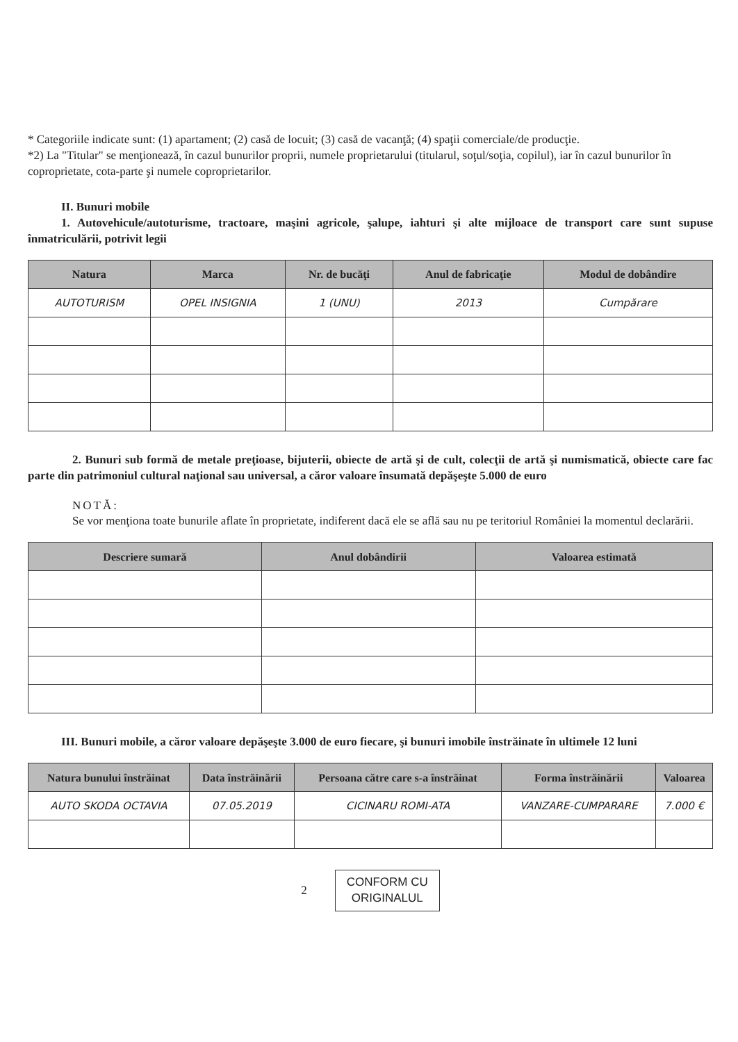* Categoriile indicate sunt: (1) apartament; (2) casă de locuit; (3) casă de vacanţă; (4) spaţii comerciale/de producţie.
*2) La "Titular" se menţionează, în cazul bunurilor proprii, numele proprietarului (titularul, soţul/soţia, copilul), iar în cazul bunurilor în coproprietate, cota-parte şi numele coproprietarilor.
II. Bunuri mobile
1. Autovehicule/autoturisme, tractoare, maşini agricole, şalupe, iahturi şi alte mijloace de transport care sunt supuse înmatriculării, potrivit legii
| Natura | Marca | Nr. de bucăţi | Anul de fabricaţie | Modul de dobândire |
| --- | --- | --- | --- | --- |
| AUTOTURISM | OPEL INSIGNIA | 1 (UNU) | 2013 | Cumpărare |
2. Bunuri sub formă de metale preţioase, bijuterii, obiecte de artă şi de cult, colecţii de artă şi numismatică, obiecte care fac parte din patrimoniul cultural naţional sau universal, a căror valoare însumată depăşeşte 5.000 de euro
NOTĂ:
Se vor menţiona toate bunurile aflate în proprietate, indiferent dacă ele se află sau nu pe teritoriul României la momentul declarării.
| Descriere sumară | Anul dobândirii | Valoarea estimată |
| --- | --- | --- |
III. Bunuri mobile, a căror valoare depăşeşte 3.000 de euro fiecare, şi bunuri imobile înstrăinate în ultimele 12 luni
| Natura bunului înstrăinat | Data înstrăinării | Persoana către care s-a înstrăinat | Forma înstrăinării | Valoarea |
| --- | --- | --- | --- | --- |
| AUTO SKODA OCTAVIA | 07.05.2019 | CICINARU ROMI-ATA | VANZARE-CUMPARARE | 7.000 € |
2
CONFORM CU
ORIGINALUL